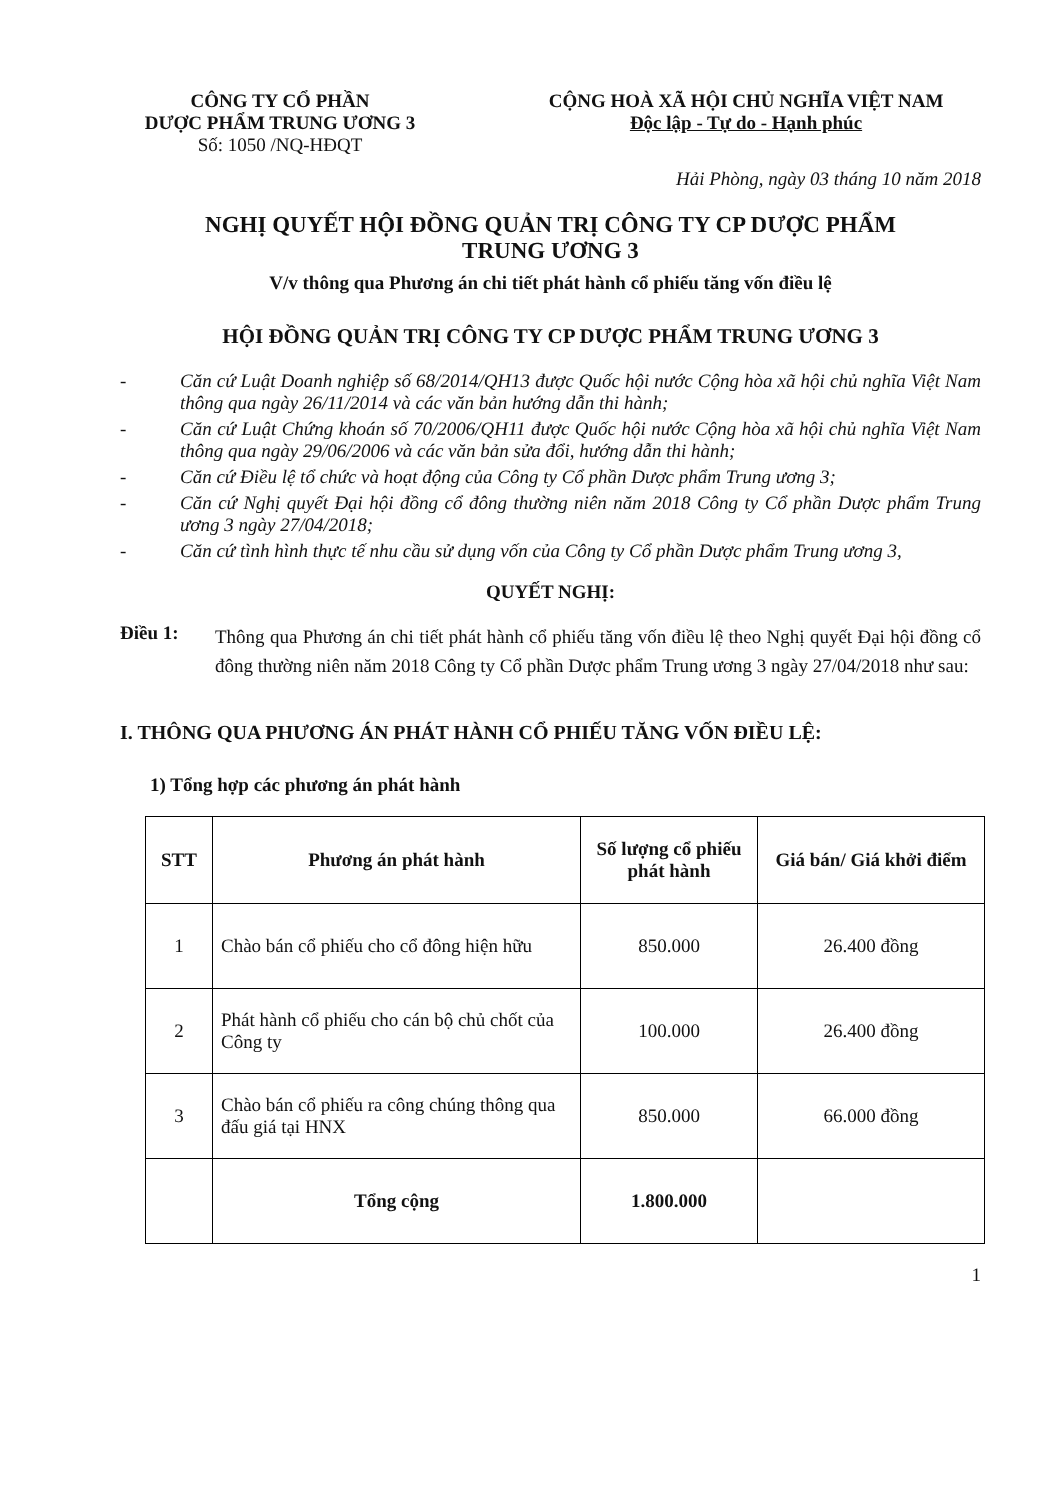CÔNG TY CỔ PHẦN
DƯỢC PHẨM TRUNG ƯƠNG 3
Số: 1050 /NQ-HĐQT
CỘNG HOÀ XÃ HỘI CHỦ NGHĨA VIỆT NAM
Độc lập - Tự do - Hạnh phúc
Hải Phòng, ngày 03 tháng 10 năm 2018
NGHỊ QUYẾT HỘI ĐỒNG QUẢN TRỊ CÔNG TY CP DƯỢC PHẨM
TRUNG ƯƠNG 3
V/v thông qua Phương án chi tiết phát hành cổ phiếu tăng vốn điều lệ
HỘI ĐỒNG QUẢN TRỊ CÔNG TY CP DƯỢC PHẨM TRUNG ƯƠNG 3
- Căn cứ Luật Doanh nghiệp số 68/2014/QH13 được Quốc hội nước Cộng hòa xã hội chủ nghĩa Việt Nam thông qua ngày 26/11/2014 và các văn bản hướng dẫn thi hành;
- Căn cứ Luật Chứng khoán số 70/2006/QH11 được Quốc hội nước Cộng hòa xã hội chủ nghĩa Việt Nam thông qua ngày 29/06/2006 và các văn bản sửa đổi, hướng dẫn thi hành;
- Căn cứ Điều lệ tổ chức và hoạt động của Công ty Cổ phần Dược phẩm Trung ương 3;
- Căn cứ Nghị quyết Đại hội đồng cổ đông thường niên năm 2018 Công ty Cổ phần Dược phẩm Trung ương 3 ngày 27/04/2018;
- Căn cứ tình hình thực tế nhu cầu sử dụng vốn của Công ty Cổ phần Dược phẩm Trung ương 3,
QUYẾT NGHỊ:
Điều 1: Thông qua Phương án chi tiết phát hành cổ phiếu tăng vốn điều lệ theo Nghị quyết Đại hội đồng cổ đông thường niên năm 2018 Công ty Cổ phần Dược phẩm Trung ương 3 ngày 27/04/2018 như sau:
I. THÔNG QUA PHƯƠNG ÁN PHÁT HÀNH CỔ PHIẾU TĂNG VỐN ĐIỀU LỆ:
1) Tổng hợp các phương án phát hành
| STT | Phương án phát hành | Số lượng cổ phiếu phát hành | Giá bán/ Giá khởi điểm |
| --- | --- | --- | --- |
| 1 | Chào bán cổ phiếu cho cổ đông hiện hữu | 850.000 | 26.400 đồng |
| 2 | Phát hành cổ phiếu cho cán bộ chủ chốt của Công ty | 100.000 | 26.400 đồng |
| 3 | Chào bán cổ phiếu ra công chúng thông qua đấu giá tại HNX | 850.000 | 66.000 đồng |
| | Tổng cộng | 1.800.000 | |
1